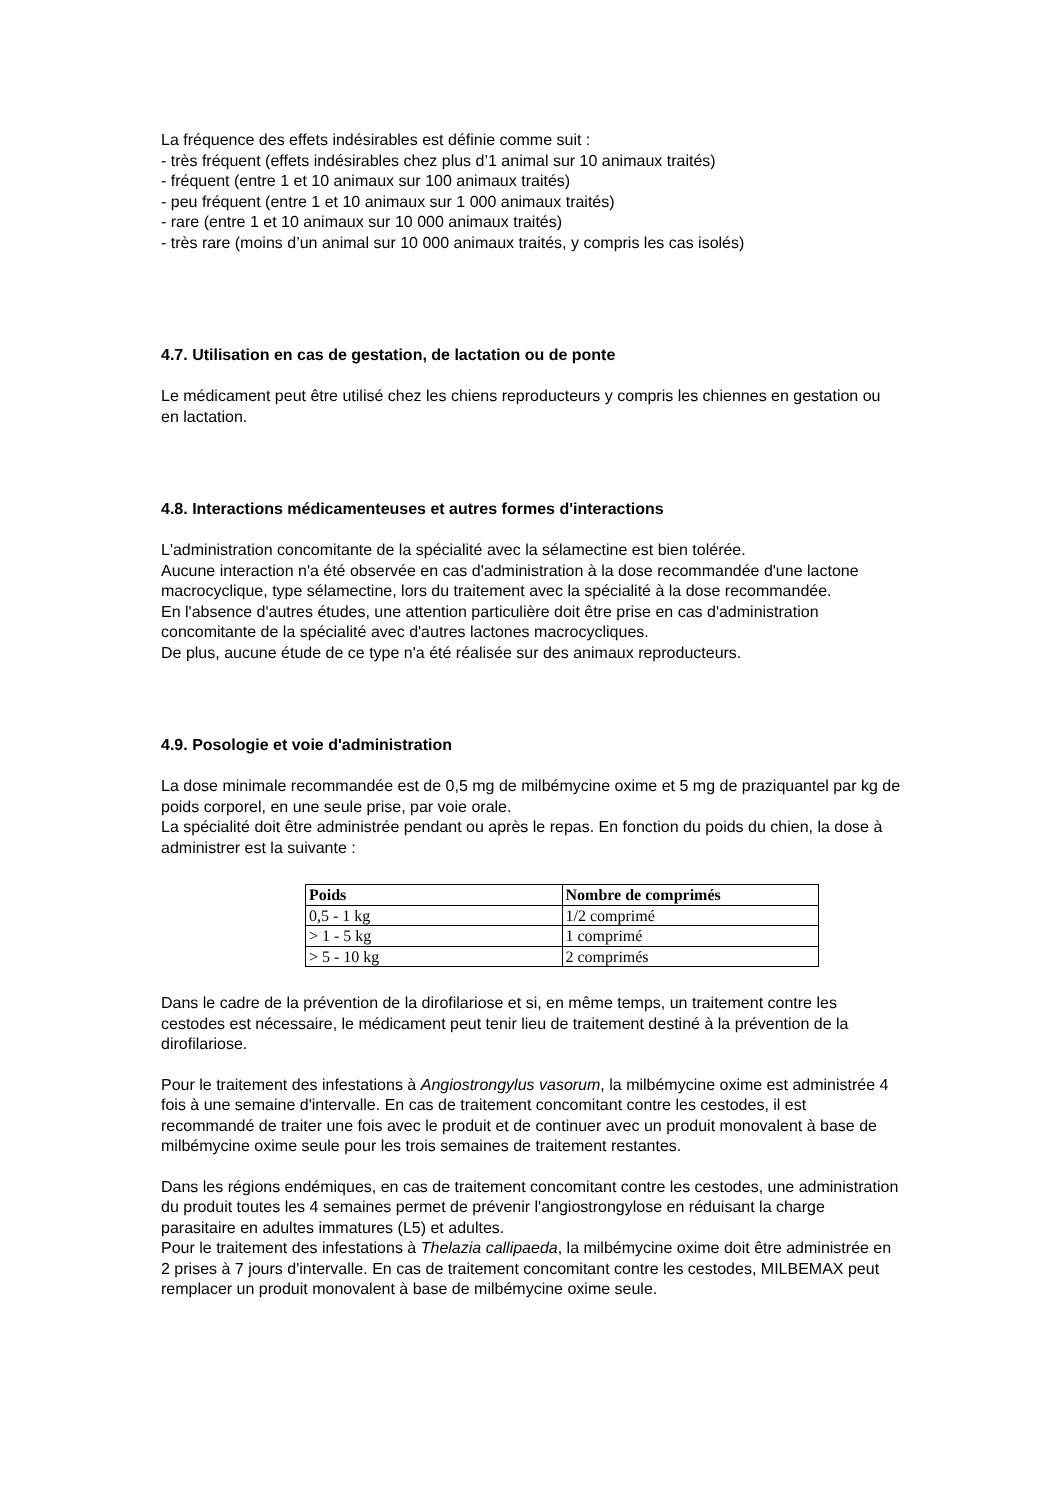La fréquence des effets indésirables est définie comme suit :
- très fréquent (effets indésirables chez plus d’1 animal sur 10 animaux traités)
- fréquent (entre 1 et 10 animaux sur 100 animaux traités)
- peu fréquent (entre 1 et 10 animaux sur 1 000 animaux traités)
- rare (entre 1 et 10 animaux sur 10 000 animaux traités)
- très rare (moins d’un animal sur 10 000 animaux traités, y compris les cas isolés)
4.7. Utilisation en cas de gestation, de lactation ou de ponte
Le médicament peut être utilisé chez les chiens reproducteurs y compris les chiennes en gestation ou en lactation.
4.8. Interactions médicamenteuses et autres formes d'interactions
L'administration concomitante de la spécialité avec la sélamectine est bien tolérée.
Aucune interaction n'a été observée en cas d'administration à la dose recommandée d'une lactone macrocyclique, type sélamectine, lors du traitement avec la spécialité à la dose recommandée.
En l'absence d'autres études, une attention particulière doit être prise en cas d'administration concomitante de la spécialité avec d'autres lactones macrocycliques.
De plus, aucune étude de ce type n'a été réalisée sur des animaux reproducteurs.
4.9. Posologie et voie d'administration
La dose minimale recommandée est de 0,5 mg de milbémycine oxime et 5 mg de praziquantel par kg de poids corporel, en une seule prise, par voie orale.
La spécialité doit être administrée pendant ou après le repas. En fonction du poids du chien, la dose à administrer est la suivante :
| Poids | Nombre de comprimés |
| --- | --- |
| 0,5 - 1 kg | 1/2 comprimé |
| > 1 - 5 kg | 1 comprimé |
| > 5 - 10 kg | 2 comprimés |
Dans le cadre de la prévention de la dirofilariose et si, en même temps, un traitement contre les cestodes est nécessaire, le médicament peut tenir lieu de traitement destiné à la prévention de la dirofilariose.
Pour le traitement des infestations à Angiostrongylus vasorum, la milbémycine oxime est administrée 4 fois à une semaine d'intervalle. En cas de traitement concomitant contre les cestodes, il est recommandé de traiter une fois avec le produit et de continuer avec un produit monovalent à base de milbémycine oxime seule pour les trois semaines de traitement restantes.
Dans les régions endémiques, en cas de traitement concomitant contre les cestodes, une administration du produit toutes les 4 semaines permet de prévenir l'angiostrongylose en réduisant la charge parasitaire en adultes immatures (L5) et adultes.
Pour le traitement des infestations à Thelazia callipaeda, la milbémycine oxime doit être administrée en 2 prises à 7 jours d'intervalle. En cas de traitement concomitant contre les cestodes, MILBEMAX peut remplacer un produit monovalent à base de milbémycine oxime seule.